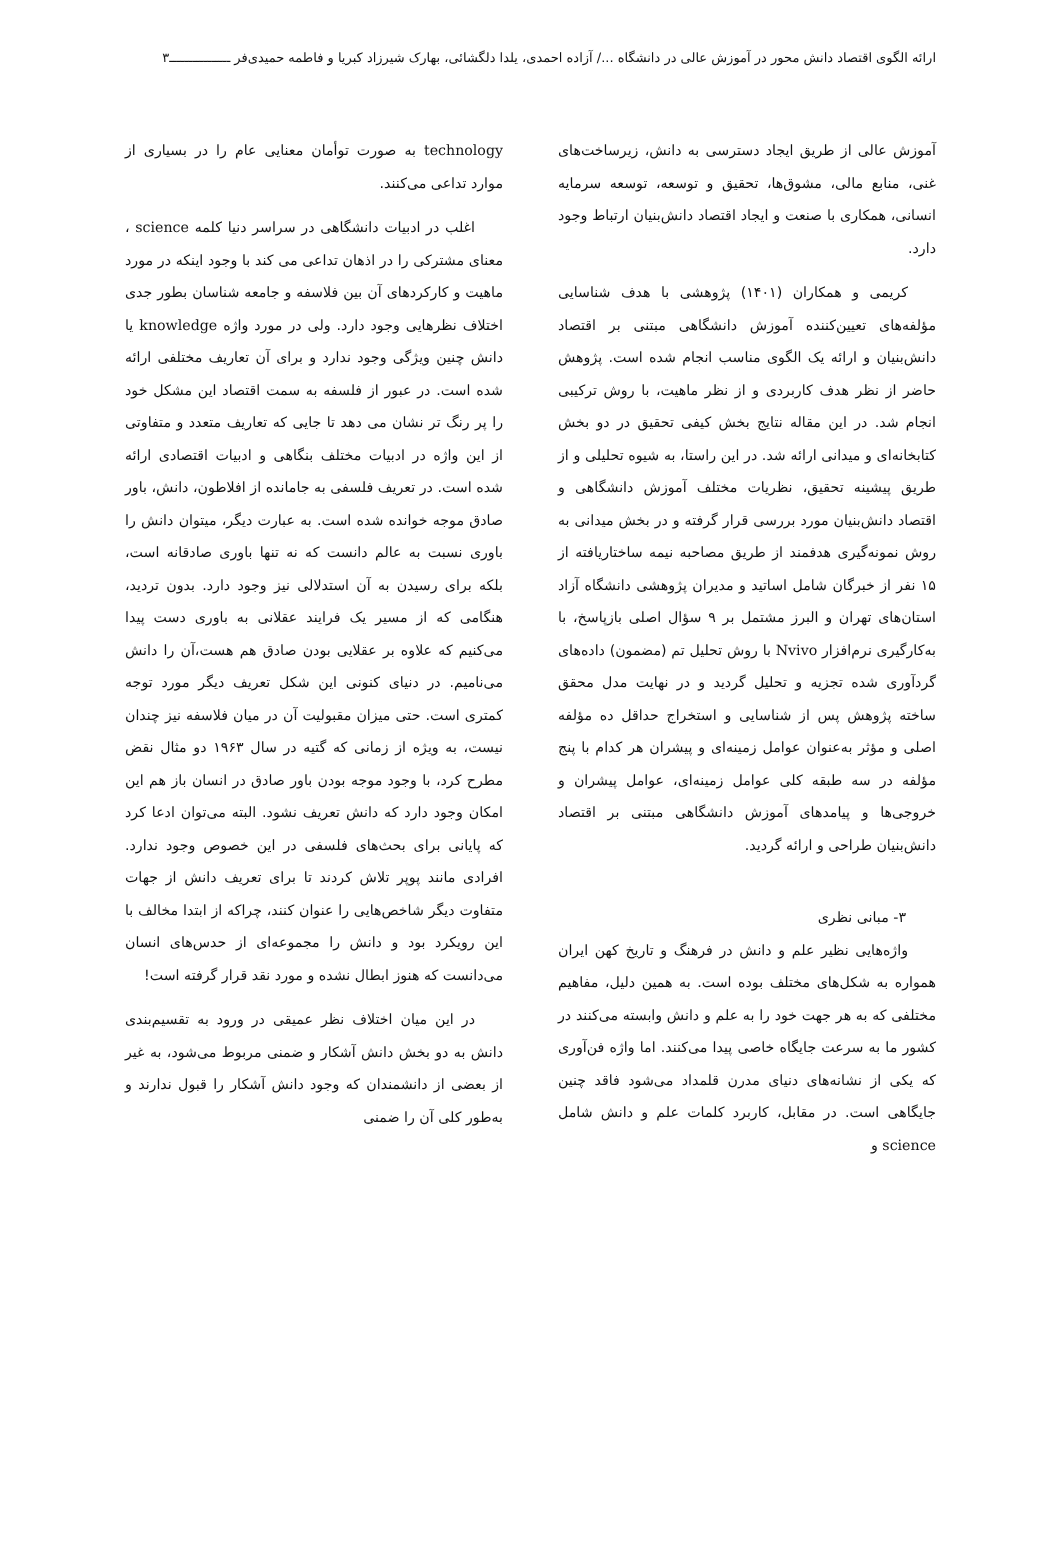ارائه الگوی اقتصاد دانش محور در آموزش عالی در دانشگاه .../ آزاده احمدی، یلدا دلگشائی، بهارک شیرزاد کبریا و فاطمه حمیدی‌فر ــــــــــــــــ۳
آموزش عالی از طریق ایجاد دسترسی به دانش، زیرساخت‌های غنی، منابع مالی، مشوق‌ها، تحقیق و توسعه، توسعه سرمایه انسانی، همکاری با صنعت و ایجاد اقتصاد دانش‌بنیان ارتباط وجود دارد.
کریمی و همکاران (۱۴۰۱) پژوهشی با هدف شناسایی مؤلفه‌های تعیین‌کننده آموزش دانشگاهی مبتنی بر اقتصاد دانش‌بنیان و ارائه یک الگوی مناسب انجام شده است. پژوهش حاضر از نظر هدف کاربردی و از نظر ماهیت، با روش ترکیبی انجام شد. در این مقاله نتایج بخش کیفی تحقیق در دو بخش کتابخانه‌ای و میدانی ارائه شد. در این راستا، به شیوه تحلیلی و از طریق پیشینه تحقیق، نظریات مختلف آموزش دانشگاهی و اقتصاد دانش‌بنیان مورد بررسی قرار گرفته و در بخش میدانی به روش نمونه‌گیری هدفمند از طریق مصاحبه نیمه ساختاریافته از ۱۵ نفر از خبرگان شامل اساتید و مدیران پژوهشی دانشگاه آزاد استان‌های تهران و البرز مشتمل بر ۹ سؤال اصلی بازپاسخ، با به‌کارگیری نرم‌افزار Nvivo با روش تحلیل تم (مضمون) داده‌های گردآوری شده تجزیه و تحلیل گردید و در نهایت مدل محقق ساخته پژوهش پس از شناسایی و استخراج حداقل ده مؤلفه اصلی و مؤثر به‌عنوان عوامل زمینه‌ای و پیشران هر کدام با پنج مؤلفه در سه طبقه کلی عوامل زمینه‌ای، عوامل پیشران و خروجی‌ها و پیامدهای آموزش دانشگاهی مبتنی بر اقتصاد دانش‌بنیان طراحی و ارائه گردید.
۳- مبانی نظری
واژه‌هایی نظیر علم و دانش در فرهنگ و تاریخ کهن ایران همواره به شکل‌های مختلف بوده است. به همین دلیل، مفاهیم مختلفی که به هر جهت خود را به علم و دانش وابسته می‌کنند در کشور ما به سرعت جایگاه خاصی پیدا می‌کنند. اما واژه فن‌آوری که یکی از نشانه‌های دنیای مدرن قلمداد می‌شود فاقد چنین جایگاهی است. در مقابل، کاربرد کلمات علم و دانش شامل science و
technology به صورت توأمان معنایی عام را در بسیاری از موارد تداعی می‌کنند.
اغلب در ادبیات دانشگاهی در سراسر دنیا کلمه science ، معنای مشترکی را در اذهان تداعی می کند با وجود اینکه در مورد ماهیت و کارکردهای آن بین فلاسفه و جامعه شناسان بطور جدی اختلاف نظرهایی وجود دارد. ولی در مورد واژه knowledge یا دانش چنین ویژگی وجود ندارد و برای آن تعاریف مختلفی ارائه شده است. در عبور از فلسفه به سمت اقتصاد این مشکل خود را پر رنگ تر نشان می دهد تا جایی که تعاریف متعدد و متفاوتی از این واژه در ادبیات مختلف بنگاهی و ادبیات اقتصادی ارائه شده است. در تعریف فلسفی به جامانده از افلاطون، دانش، باور صادق موجه خوانده شده است. به عبارت دیگر، میتوان دانش را باوری نسبت به عالم دانست که نه تنها باوری صادقانه است، بلکه برای رسیدن به آن استدلالی نیز وجود دارد. بدون تردید، هنگامی که از مسیر یک فرایند عقلانی به باوری دست پیدا می‌کنیم که علاوه بر عقلایی بودن صادق هم هست،آن را دانش می‌نامیم. در دنیای کنونی این شکل تعریف دیگر مورد توجه کمتری است. حتی میزان مقبولیت آن در میان فلاسفه نیز چندان نیست، به ویژه از زمانی که گتیه در سال ۱۹۶۳ دو مثال نقض مطرح کرد، با وجود موجه بودن باور صادق در انسان باز هم این امکان وجود دارد که دانش تعریف نشود. البته می‌توان ادعا کرد که پایانی برای بحث‌های فلسفی در این خصوص وجود ندارد. افرادی مانند پوپر تلاش کردند تا برای تعریف دانش از جهات متفاوت دیگر شاخص‌هایی را عنوان کنند، چراکه از ابتدا مخالف با این رویکرد بود و دانش را مجموعه‌ای از حدس‌های انسان می‌دانست که هنوز ابطال نشده و مورد نقد قرار گرفته است!
در این میان اختلاف نظر عمیقی در ورود به تقسیم‌بندی دانش به دو بخش دانش آشکار و ضمنی مربوط می‌شود، به غیر از بعضی از دانشمندان که وجود دانش آشکار را قبول ندارند و به‌طور کلی آن را ضمنی